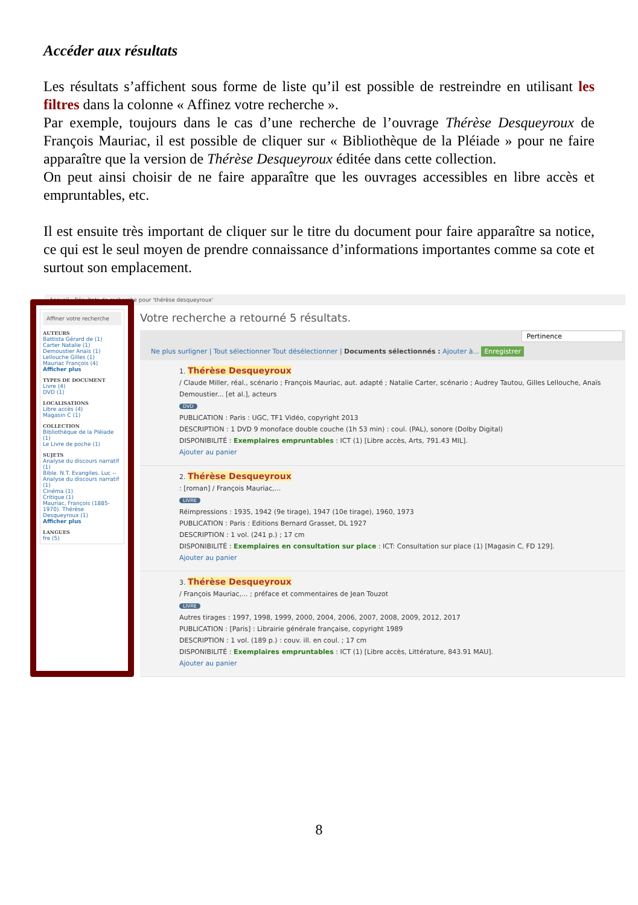Accéder aux résultats
Les résultats s’affichent sous forme de liste qu’il est possible de restreindre en utilisant les filtres dans la colonne « Affinez votre recherche ».
Par exemple, toujours dans le cas d’une recherche de l’ouvrage Thérèse Desqueyroux de François Mauriac, il est possible de cliquer sur « Bibliothèque de la Pléiade » pour ne faire apparaître que la version de Thérèse Desqueyroux éditée dans cette collection.
On peut ainsi choisir de ne faire apparaître que les ouvrages accessibles en libre accès et empruntables, etc.
Il est ensuite très important de cliquer sur le titre du document pour faire apparaître sa notice, ce qui est le seul moyen de prendre connaissance d’informations importantes comme sa cote et surtout son emplacement.
Accueil › Résultats de recherche pour 'thérèse desqueyroux'
Affiner votre recherche
AUTEURS
Battista Gérard de (1)
Carter Natalie (1)
Demoustier Anaïs (1)
Lellouche Gilles (1)
Mauriac François (4)
Afficher plus
TYPES DE DOCUMENT
Livre (4)
DVD (1)
LOCALISATIONS
Libre accès (4)
Magasin C (1)
COLLECTION
Bibliothèque de la Pléiade (1)
Le Livre de poche (1)
SUJETS
Analyse du discours narratif (1)
Bible. N.T. Evangiles. Luc -- Analyse du discours narratif (1)
Cinéma (1)
Critique (1)
Mauriac, François (1885-1970). Thérèse Desqueyroux (1)
Afficher plus
LANGUES
fre (5)
Votre recherche a retourné 5 résultats.
Pertinence
Ne plus surligner | Tout sélectionner Tout désélectionner | Documents sélectionnés : Ajouter à... Enregistrer
1. Thérèse Desqueyroux
/ Claude Miller, réal., scénario ; François Mauriac, aut. adapté ; Natalie Carter, scénario ; Audrey Tautou, Gilles Lellouche, Anaïs Demoustier... [et al.], acteurs
DVD
PUBLICATION : Paris : UGC, TF1 Vidéo, copyright 2013
DESCRIPTION : 1 DVD 9 monoface double couche (1h 53 min) : coul. (PAL), sonore (Dolby Digital)
DISPONIBILITÉ : Exemplaires empruntables : ICT (1) [Libre accès, Arts, 791.43 MIL].
Ajouter au panier
2. Thérèse Desqueyroux
: [roman] / François Mauriac,...
LIVRE
Réimpressions : 1935, 1942 (9e tirage), 1947 (10e tirage), 1960, 1973
PUBLICATION : Paris : Editions Bernard Grasset, DL 1927
DESCRIPTION : 1 vol. (241 p.) ; 17 cm
DISPONIBILITÉ : Exemplaires en consultation sur place : ICT: Consultation sur place (1) [Magasin C, FD 129].
Ajouter au panier
3. Thérèse Desqueyroux
/ François Mauriac,... ; préface et commentaires de Jean Touzot
LIVRE
Autres tirages : 1997, 1998, 1999, 2000, 2004, 2006, 2007, 2008, 2009, 2012, 2017
PUBLICATION : [Paris] : Librairie générale française, copyright 1989
DESCRIPTION : 1 vol. (189 p.) : couv. ill. en coul. ; 17 cm
DISPONIBILITÉ : Exemplaires empruntables : ICT (1) [Libre accès, Littérature, 843.91 MAU].
Ajouter au panier
8